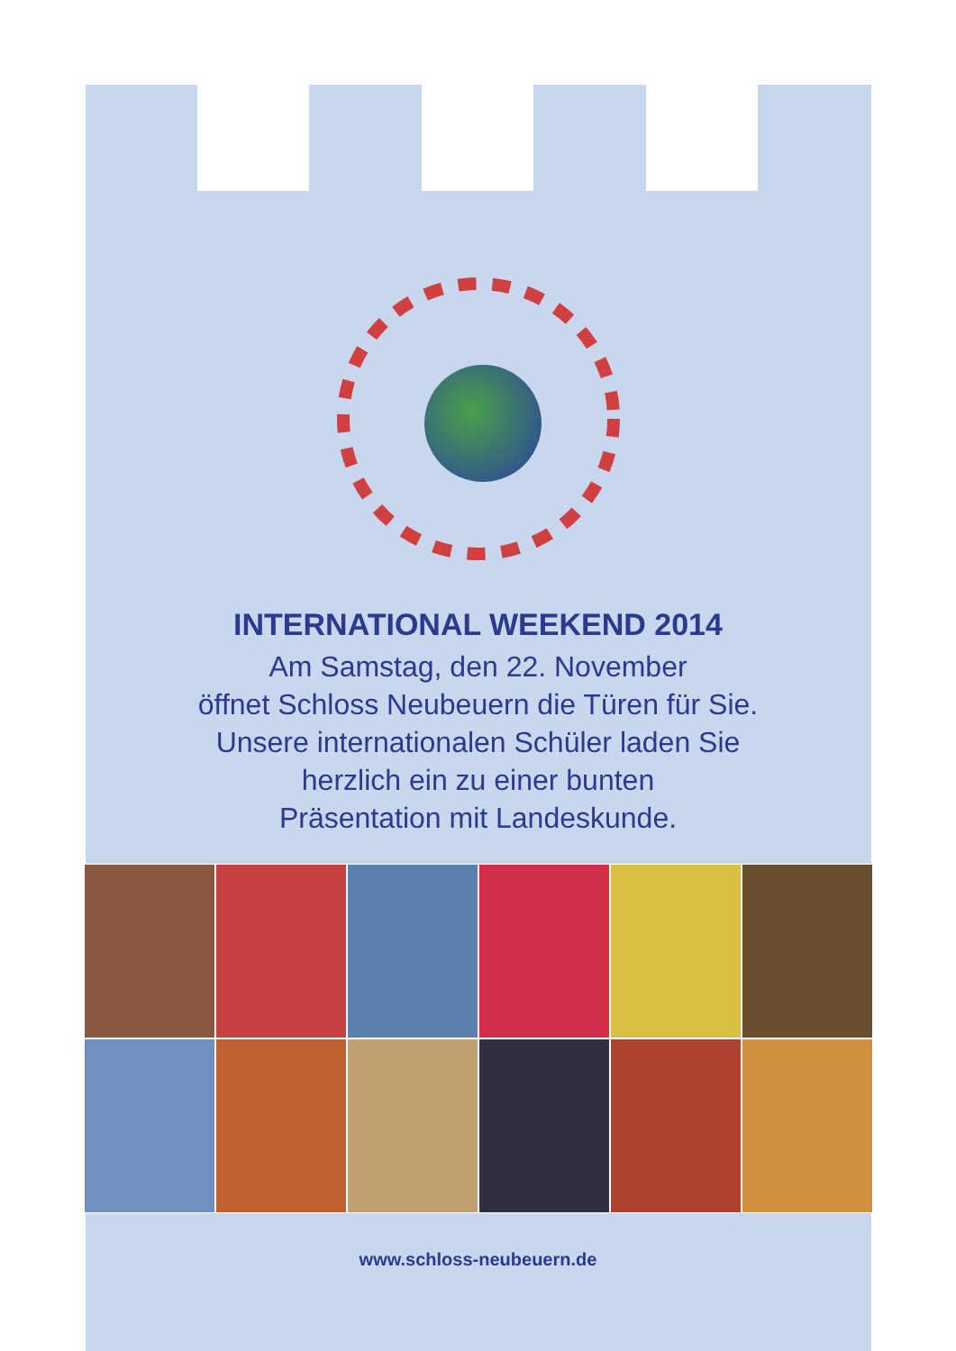INTERNATIONAL WEEKEND 2014
Am Samstag, den 22. November
öffnet Schloss Neubeuern die Türen für Sie.
Unsere internationalen Schüler laden Sie
herzlich ein zu einer bunten
Präsentation mit Landeskunde.
www.schloss-neubeuern.de